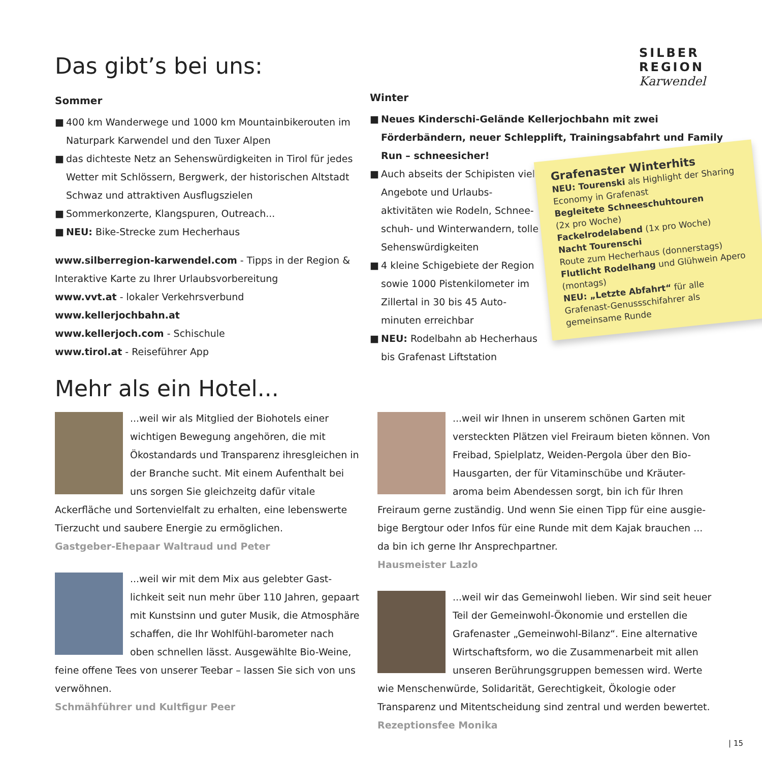Das gibt’s bei uns:
Sommer
■ 400 km Wanderwege und 1000 km Mountainbikerouten im Naturpark Karwendel und den Tuxer Alpen
■ das dichteste Netz an Sehenswürdigkeiten in Tirol für jedes Wetter mit Schlössern, Bergwerk, der historischen Altstadt Schwaz und attraktiven Ausflugszielen
■ Sommerkonzerte, Klangspuren, Outreach...
■ NEU: Bike-Strecke zum Hecherhaus
www.silberregion-karwendel.com - Tipps in der Region & Interaktive Karte zu Ihrer Urlaubsvorbereitung
www.vvt.at - lokaler Verkehrsverbund
www.kellerjochbahn.at
www.kellerjoch.com - Schischule
www.tirol.at - Reiseführer App
SILBER
REGION Karwendel
Winter
■ Neues Kinderschi-Gelände Kellerjochbahn mit zwei Förderbändern, neuer Schlepplift, Trainingsabfahrt und Family Run – schneesicher!
■ Auch abseits der Schipisten viele Angebote und Urlaubs-aktivitäten wie Rodeln, Schnee-schuh- und Winterwandern, tolle Sehenswürdigkeiten
■ 4 kleine Schigebiete der Region sowie 1000 Pistenkilometer im Zillertal in 30 bis 45 Auto-minuten erreichbar
■ NEU: Rodelbahn ab Hecherhaus bis Grafenast Liftstation
Grafenaster Winterhits
NEU: Tourenski als Highlight der Sharing Economy in Grafenast
Begleitete Schneeschuhtouren
(2x pro Woche)
Fackelrodelabend (1x pro Woche)
Nacht Tourenschi
Route zum Hecherhaus (donnerstags)
Flutlicht Rodelhang und Glühwein Apero (montags)
NEU: „Letzte Abfahrt“ für alle Grafenast-Genussschifahrer als gemeinsame Runde
Mehr als ein Hotel...
...weil wir als Mitglied der Biohotels einer wichtigen Bewegung angehören, die mit Ökostandards und Transparenz ihresgleichen in der Branche sucht. Mit einem Aufenthalt bei uns sorgen Sie gleichzeitg dafür vitale Ackerfläche und Sortenvielfalt zu erhalten, eine lebenswerte Tierzucht und saubere Energie zu ermöglichen.
Gastgeber-Ehepaar Waltraud und Peter
...weil wir mit dem Mix aus gelebter Gast-lichkeit seit nun mehr über 110 Jahren, gepaart mit Kunstsinn und guter Musik, die Atmosphäre schaffen, die Ihr Wohlfühl-barometer nach oben schnellen lässt. Ausgewählte Bio-Weine, feine offene Tees von unserer Teebar – lassen Sie sich von uns verwöhnen.
Schmähführer und Kultfigur Peer
...weil wir Ihnen in unserem schönen Garten mit versteckten Plätzen viel Freiraum bieten können. Von Freibad, Spielplatz, Weiden-Pergola über den Bio-Hausgarten, der für Vitaminschübe und Kräuter-aroma beim Abendessen sorgt, bin ich für Ihren Freiraum gerne zuständig. Und wenn Sie einen Tipp für eine ausgie-bige Bergtour oder Infos für eine Runde mit dem Kajak brauchen ... da bin ich gerne Ihr Ansprechpartner.
Hausmeister Lazlo
...weil wir das Gemeinwohl lieben. Wir sind seit heuer Teil der Gemeinwohl-Ökonomie und erstellen die Grafenaster „Gemeinwohl-Bilanz“. Eine alternative Wirtschaftsform, wo die Zusammenarbeit mit allen unseren Berührungsgruppen bemessen wird. Werte wie Menschenwürde, Solidarität, Gerechtigkeit, Ökologie oder Transparenz und Mitentscheidung sind zentral und werden bewertet.
Rezeptionsfee Monika
| 15